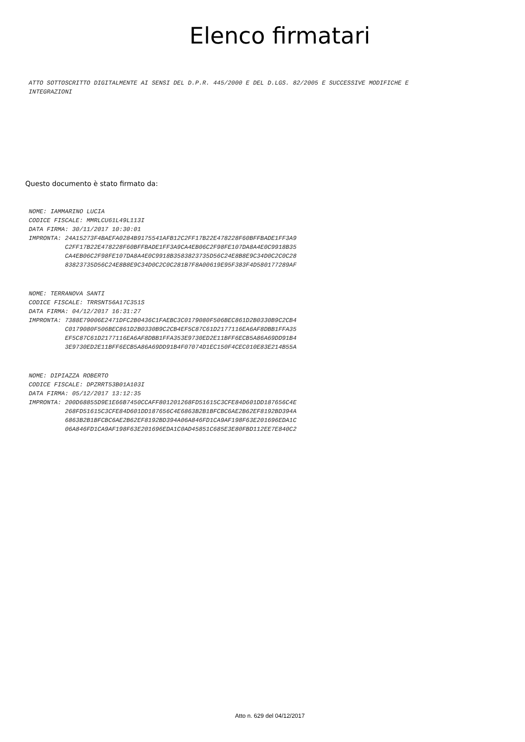Elenco firmatari
ATTO SOTTOSCRITTO DIGITALMENTE AI SENSI DEL D.P.R. 445/2000 E DEL D.LGS. 82/2005 E SUCCESSIVE MODIFICHE E INTEGRAZIONI
Questo documento è stato firmato da:
NOME: IAMMARINO LUCIA CODICE FISCALE: MMRLCU61L49L113I DATA FIRMA: 30/11/2017 10:30:01 IMPRONTA: 24A15273F4BAEFA0284B9175541AFB12C2FF17B22E478228F60BFFBADE1FF3A9 C2FF17B22E478228F60BFFBADE1FF3A9CA4EB06C2F98FE107DA8A4E0C9918B35 CA4EB06C2F98FE107DA8A4E0C9918B3583823735D56C24E8B8E9C34D0C2C0C28 83823735D56C24E8B8E9C34D0C2C0C281B7F8A00619E95F383F4D580177289AF
NOME: TERRANOVA SANTI CODICE FISCALE: TRRSNT56A17C351S DATA FIRMA: 04/12/2017 16:31:27 IMPRONTA: 7388E79006E2471DFC2B0436C1FAEBC3C0179080F506BEC861D2B0330B9C2CB4 C0179080F506BEC861D2B0330B9C2CB4EF5C87C61D2177116EA6AF8DBB1FFA35 EF5C87C61D2177116EA6AF8DBB1FFA353E9730ED2E11BFF6ECB5A86A69DD91B4 3E9730ED2E11BFF6ECB5A86A69DD91B4F07074D1EC150F4CEC010E83E214B55A
NOME: DIPIAZZA ROBERTO CODICE FISCALE: DPZRRT53B01A103I DATA FIRMA: 05/12/2017 13:12:35 IMPRONTA: 200D68855D9E1E66B7450CCAFF801201268FD51615C3CFE84D601DD187656C4E 268FD51615C3CFE84D601DD187656C4E6863B2B1BFCBC6AE2B62EF8192BD394A 6863B2B1BFCBC6AE2B62EF8192BD394A06A846FD1CA9AF198F63E201696EDA1C 06A846FD1CA9AF198F63E201696EDA1C0AD45851C685E3E80FBD112EE7E840C2
Atto n. 629 del 04/12/2017